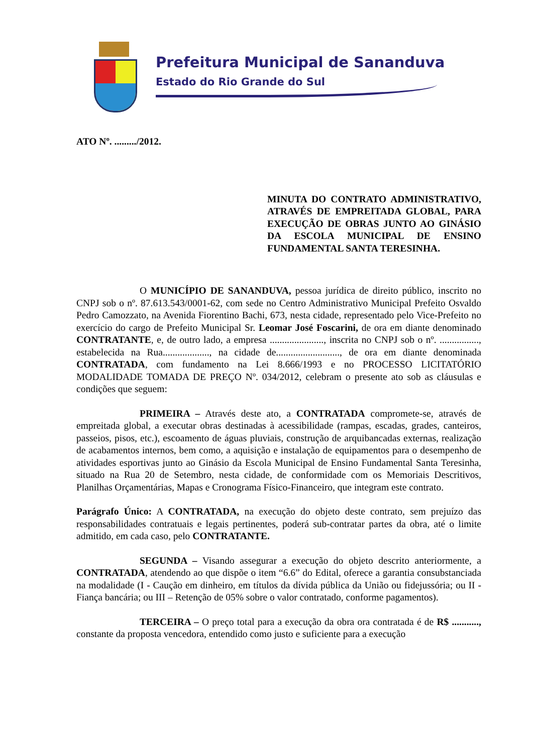Prefeitura Municipal de Sananduva
Estado do Rio Grande do Sul
ATO Nº. ........./2012.
MINUTA DO CONTRATO ADMINISTRATIVO, ATRAVÉS DE EMPREITADA GLOBAL, PARA EXECUÇÃO DE OBRAS JUNTO AO GINÁSIO DA ESCOLA MUNICIPAL DE ENSINO FUNDAMENTAL SANTA TERESINHA.
O MUNICÍPIO DE SANANDUVA, pessoa jurídica de direito público, inscrito no CNPJ sob o nº. 87.613.543/0001-62, com sede no Centro Administrativo Municipal Prefeito Osvaldo Pedro Camozzato, na Avenida Fiorentino Bachi, 673, nesta cidade, representado pelo Vice-Prefeito no exercício do cargo de Prefeito Municipal Sr. Leomar José Foscarini, de ora em diante denominado CONTRATANTE, e, de outro lado, a empresa ......................, inscrita no CNPJ sob o nº. ................, estabelecida na Rua..................., na cidade de.........................., de ora em diante denominada CONTRATADA, com fundamento na Lei 8.666/1993 e no PROCESSO LICITATÓRIO MODALIDADE TOMADA DE PREÇO Nº. 034/2012, celebram o presente ato sob as cláusulas e condições que seguem:
PRIMEIRA – Através deste ato, a CONTRATADA compromete-se, através de empreitada global, a executar obras destinadas à acessibilidade (rampas, escadas, grades, canteiros, passeios, pisos, etc.), escoamento de águas pluviais, construção de arquibancadas externas, realização de acabamentos internos, bem como, a aquisição e instalação de equipamentos para o desempenho de atividades esportivas junto ao Ginásio da Escola Municipal de Ensino Fundamental Santa Teresinha, situado na Rua 20 de Setembro, nesta cidade, de conformidade com os Memoriais Descritivos, Planilhas Orçamentárias, Mapas e Cronograma Físico-Financeiro, que integram este contrato.
Parágrafo Único: A CONTRATADA, na execução do objeto deste contrato, sem prejuízo das responsabilidades contratuais e legais pertinentes, poderá sub-contratar partes da obra, até o limite admitido, em cada caso, pelo CONTRATANTE.
SEGUNDA – Visando assegurar a execução do objeto descrito anteriormente, a CONTRATADA, atendendo ao que dispõe o item “6.6” do Edital, oferece a garantia consubstanciada na modalidade (I - Caução em dinheiro, em títulos da dívida pública da União ou fidejussória; ou II - Fiança bancária; ou III – Retenção de 05% sobre o valor contratado, conforme pagamentos).
TERCEIRA – O preço total para a execução da obra ora contratada é de R$ ..........., constante da proposta vencedora, entendido como justo e suficiente para a execução